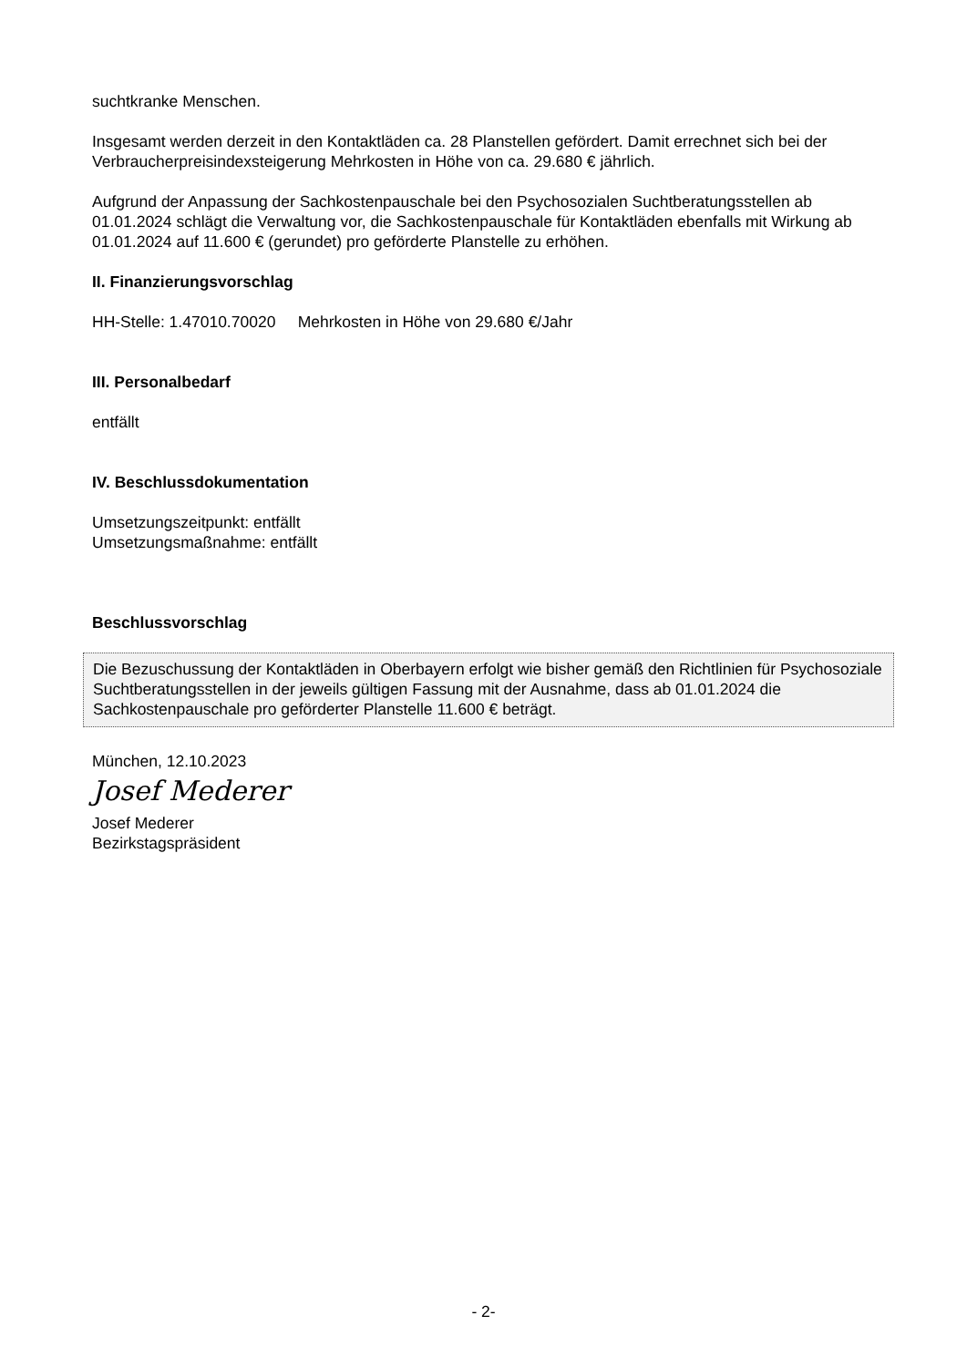suchtkranke Menschen.
Insgesamt werden derzeit in den Kontaktläden ca. 28 Planstellen gefördert. Damit errechnet sich bei der Verbraucherpreisindexsteigerung Mehrkosten in Höhe von ca. 29.680 € jährlich.
Aufgrund der Anpassung der Sachkostenpauschale bei den Psychosozialen Suchtberatungsstellen ab 01.01.2024 schlägt die Verwaltung vor, die Sachkostenpauschale für Kontaktläden ebenfalls mit Wirkung ab 01.01.2024 auf 11.600 € (gerundet) pro geförderte Planstelle zu erhöhen.
II. Finanzierungsvorschlag
HH-Stelle: 1.47010.70020 Mehrkosten in Höhe von 29.680 €/Jahr
III. Personalbedarf
entfällt
IV. Beschlussdokumentation
Umsetzungszeitpunkt: entfällt
Umsetzungsmaßnahme: entfällt
Beschlussvorschlag
Die Bezuschussung der Kontaktläden in Oberbayern erfolgt wie bisher gemäß den Richtlinien für Psychosoziale Suchtberatungsstellen in der jeweils gültigen Fassung mit der Ausnahme, dass ab 01.01.2024 die Sachkostenpauschale pro geförderter Planstelle 11.600 € beträgt.
München, 12.10.2023
Josef Mederer
Josef Mederer
Bezirkstagspräsident
- 2-